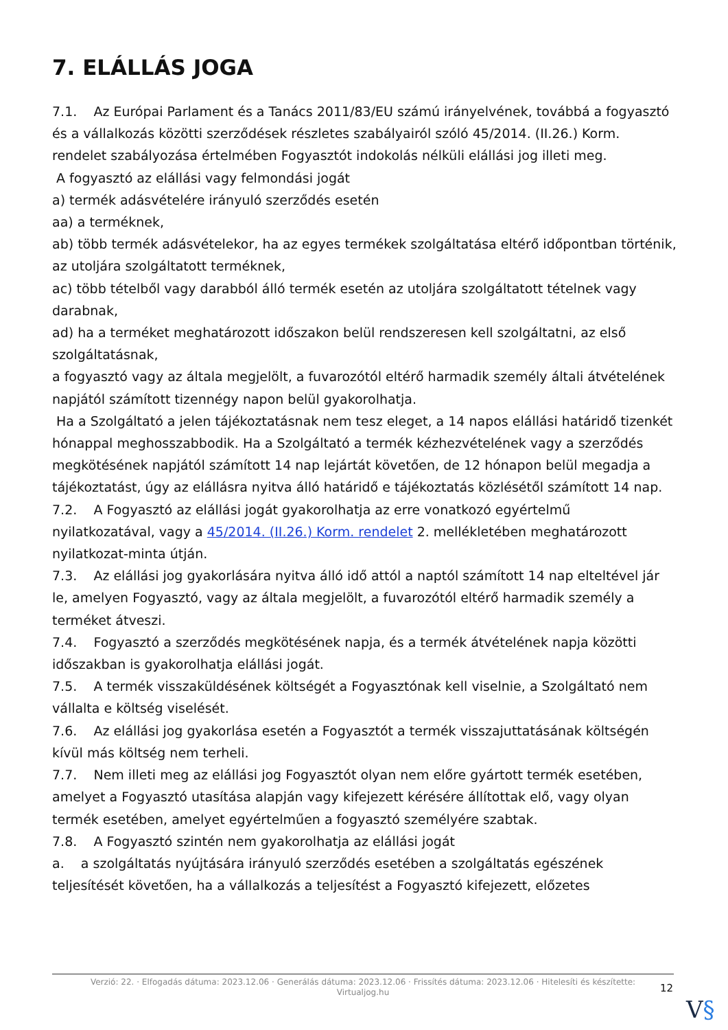7. ELÁLLÁS JOGA
7.1. Az Európai Parlament és a Tanács 2011/83/EU számú irányelvének, továbbá a fogyasztó és a vállalkozás közötti szerződések részletes szabályairól szóló 45/2014. (II.26.) Korm. rendelet szabályozása értelmében Fogyasztót indokolás nélküli elállási jog illeti meg.
A fogyasztó az elállási vagy felmondási jogát
a) termék adásvételére irányuló szerződés esetén
aa) a terméknek,
ab) több termék adásvételekor, ha az egyes termékek szolgáltatása eltérő időpontban történik, az utoljára szolgáltatott terméknek,
ac) több tételből vagy darabból álló termék esetén az utoljára szolgáltatott tételnek vagy darabnak,
ad) ha a terméket meghatározott időszakon belül rendszeresen kell szolgáltatni, az első szolgáltatásnak,
a fogyasztó vagy az általa megjelölt, a fuvarozótól eltérő harmadik személy általi átvételének napjától számított tizennégy napon belül gyakorolhatja.
Ha a Szolgáltató a jelen tájékoztatásnak nem tesz eleget, a 14 napos elállási határidő tizenkét hónappal meghosszabbodik. Ha a Szolgáltató a termék kézhezvételének vagy a szerződés megkötésének napjától számított 14 nap lejártát követően, de 12 hónapon belül megadja a tájékoztatást, úgy az elállásra nyitva álló határidő e tájékoztatás közlésétől számított 14 nap.
7.2. A Fogyasztó az elállási jogát gyakorolhatja az erre vonatkozó egyértelmű nyilatkozatával, vagy a 45/2014. (II.26.) Korm. rendelet 2. mellékletében meghatározott nyilatkozat-minta útján.
7.3. Az elállási jog gyakorlására nyitva álló idő attól a naptól számított 14 nap elteltével jár le, amelyen Fogyasztó, vagy az általa megjelölt, a fuvarozótól eltérő harmadik személy a terméket átveszi.
7.4. Fogyasztó a szerződés megkötésének napja, és a termék átvételének napja közötti időszakban is gyakorolhatja elállási jogát.
7.5. A termék visszaküldésének költségét a Fogyasztónak kell viselnie, a Szolgáltató nem vállalta e költség viselését.
7.6. Az elállási jog gyakorlása esetén a Fogyasztót a termék visszajuttatásának költségén kívül más költség nem terheli.
7.7. Nem illeti meg az elállási jog Fogyasztót olyan nem előre gyártott termék esetében, amelyet a Fogyasztó utasítása alapján vagy kifejezett kérésére állítottak elő, vagy olyan termék esetében, amelyet egyértelműen a fogyasztó személyére szabtak.
7.8. A Fogyasztó szintén nem gyakorolhatja az elállási jogát
a. a szolgáltatás nyújtására irányuló szerződés esetében a szolgáltatás egészének teljesítését követően, ha a vállalkozás a teljesítést a Fogyasztó kifejezett, előzetes
Verzió: 22. · Elfogadás dátuma: 2023.12.06 · Generálás dátuma: 2023.12.06 · Frissítés dátuma: 2023.12.06 · Hitelesíti és készítette:
Virtualjog.hu
12
V§